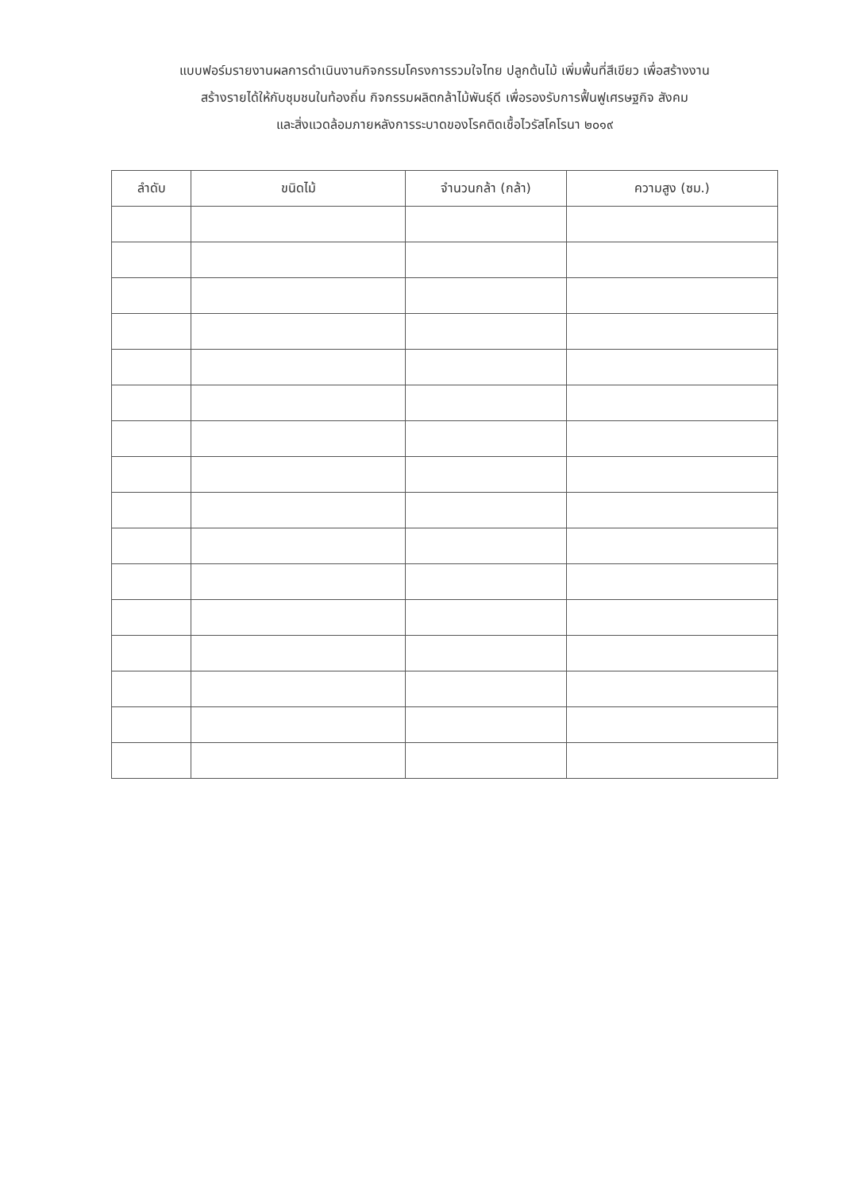แบบฟอร์มรายงานผลการดำเนินงานกิจกรรมโครงการรวมใจไทย ปลูกต้นไม้ เพิ่มพื้นที่สีเขียว เพื่อสร้างงาน
สร้างรายได้ให้กับชุมชนในท้องถิ่น กิจกรรมผลิตกล้าไม้พันธุ์ดี เพื่อรองรับการฟื้นฟูเศรษฐกิจ สังคม
และสิ่งแวดล้อมภายหลังการระบาดของโรคติดเชื้อไวรัสโคโรนา ๒๐๑๙
| ลำดับ | ขนิดไม้ | จำนวนกล้า (กล้า) | ความสูง (ซม.) |
| --- | --- | --- | --- |